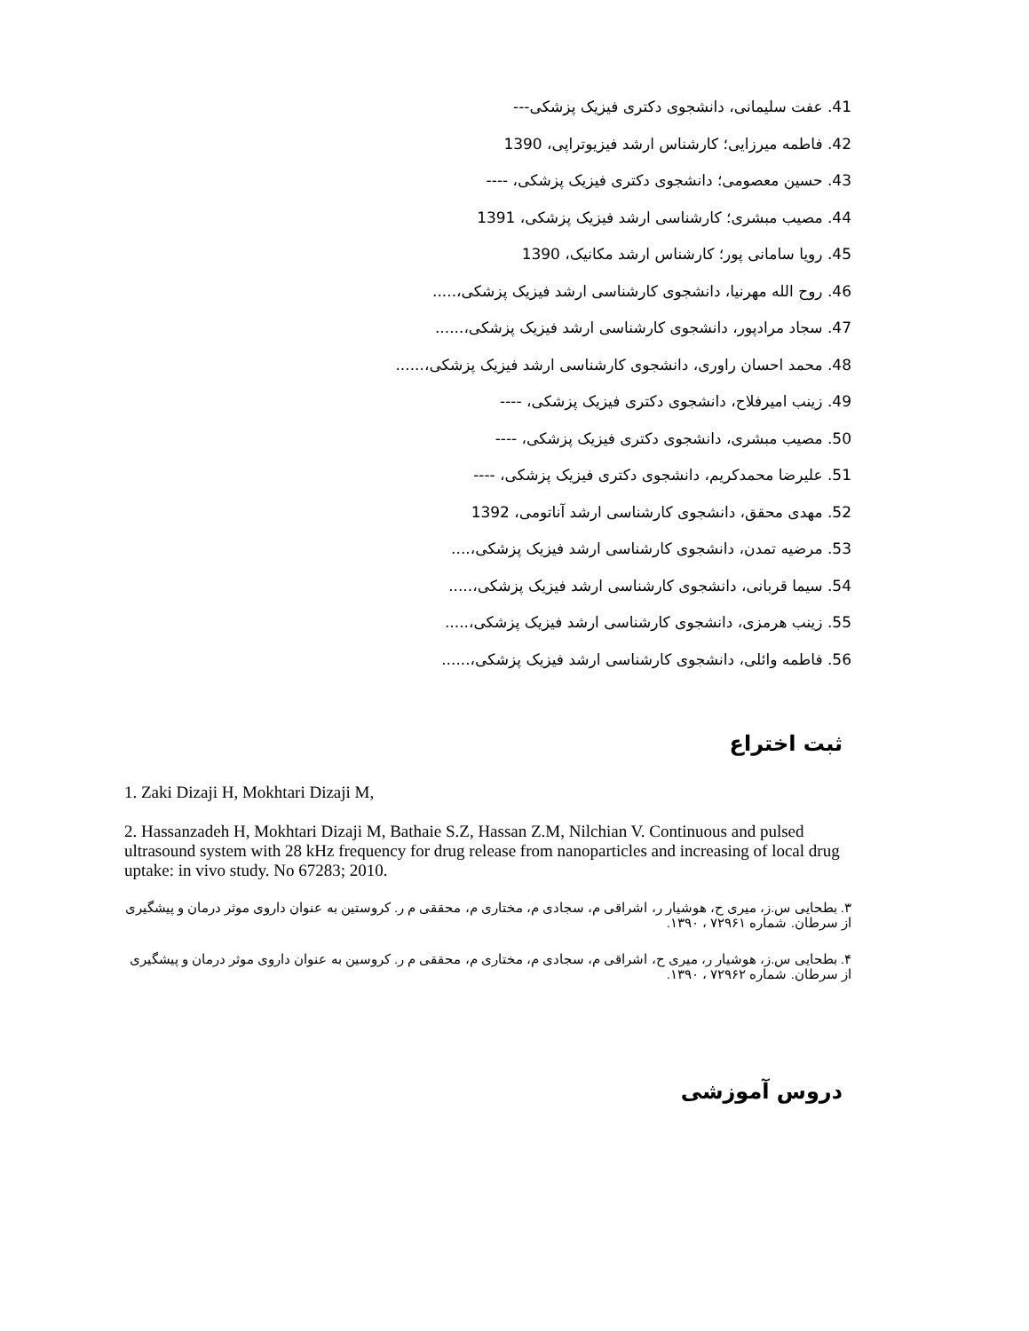41. عفت سلیمانی، دانشجوی دکتری فیزیک پزشکی---
42. فاطمه میرزایی؛ کارشناس ارشد فیزیوتراپی، 1390
43. حسین معصومی؛ دانشجوی دکتری فیزیک پزشکی، ----
44. مصیب مبشری؛ کارشناسی ارشد فیزیک پزشکی، 1391
45. رویا سامانی پور؛ کارشناس ارشد مکانیک، 1390
46. روح الله مهرنیا، دانشجوی کارشناسی ارشد فیزیک پزشکی،.....
47. سجاد مرادپور، دانشجوی کارشناسی ارشد فیزیک پزشکی،......
48. محمد احسان راوری، دانشجوی کارشناسی ارشد فیزیک پزشکی،......
49. زینب امیرفلاح، دانشجوی دکتری فیزیک پزشکی، ----
50. مصیب مبشری، دانشجوی دکتری فیزیک پزشکی، ----
51. علیرضا محمدکریم، دانشجوی دکتری فیزیک پزشکی، ----
52. مهدی محقق، دانشجوی کارشناسی ارشد آناتومی، 1392
53. مرضیه تمدن، دانشجوی کارشناسی ارشد فیزیک پزشکی،....
54. سیما قربانی، دانشجوی کارشناسی ارشد فیزیک پزشکی،.....
55. زینب هرمزی، دانشجوی کارشناسی ارشد فیزیک پزشکی،.....
56. فاطمه وائلی، دانشجوی کارشناسی ارشد فیزیک پزشکی،......
ثبت اختراع
1. Zaki Dizaji H, Mokhtari Dizaji M,
2. Hassanzadeh H, Mokhtari Dizaji M, Bathaie S.Z, Hassan Z.M, Nilchian V. Continuous and pulsed ultrasound system with 28 kHz frequency for drug release from nanoparticles and increasing of local drug uptake: in vivo study. No 67283; 2010.
۳. بطحایی س.ز، میری ح، هوشیار ر، اشراقی م، سجادی م، مختاری م، محققی م ر. کروستین به عنوان داروی موثر درمان و پیشگیری از سرطان. شماره ۷۲۹۶۱ ، ۱۳۹۰.
۴. بطحایی س.ز، هوشیار ر، میری ح، اشراقی م، سجادی م، مختاری م، محققی م ر. کروسین به عنوان داروی موثر درمان و پیشگیری از سرطان. شماره ۷۲۹۶۲ ، ۱۳۹۰.
دروس آموزشی